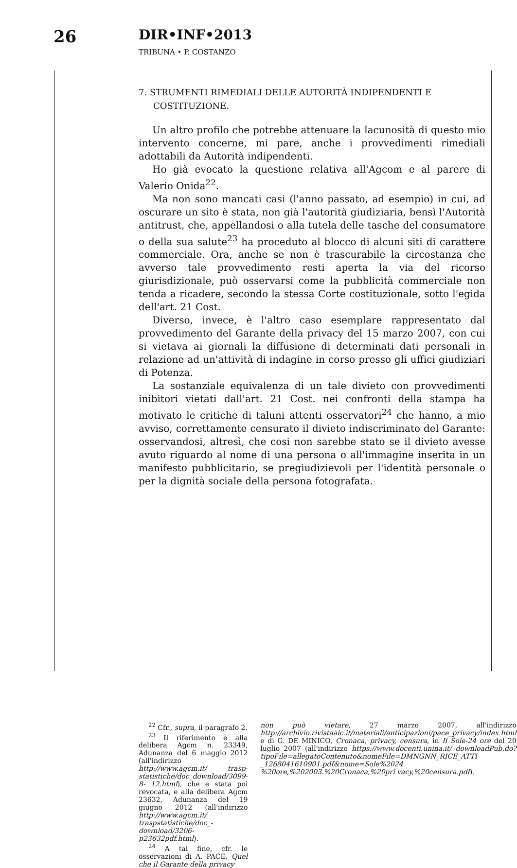26
DIR•INF•2013
TRIBUNA • P. COSTANZO
7. STRUMENTI RIMEDIALI DELLE AUTORITÀ INDIPENDENTI E COSTITUZIONE.
Un altro profilo che potrebbe attenuare la lacunosità di questo mio intervento concerne, mi pare, anche i provvedimenti rimediali adottabili da Autorità indipendenti.
Ho già evocato la questione relativa all'Agcom e al parere di Valerio Onida<sup>22</sup>.
Ma non sono mancati casi (l'anno passato, ad esempio) in cui, ad oscurare un sito è stata, non già l'autorità giudiziaria, bensì l'Autorità antitrust, che, appellandosi o alla tutela delle tasche del consumatore o della sua salute<sup>23</sup> ha proceduto al blocco di alcuni siti di carattere commerciale. Ora, anche se non è trascurabile la circostanza che avverso tale provvedimento resti aperta la via del ricorso giurisdizionale, può osservarsi come la pubblicità commerciale non tenda a ricadere, secondo la stessa Corte costituzionale, sotto l'egida dell'art. 21 Cost.
Diverso, invece, è l'altro caso esemplare rappresentato dal provvedimento del Garante della privacy del 15 marzo 2007, con cui si vietava ai giornali la diffusione di determinati dati personali in relazione ad un'attività di indagine in corso presso gli uffici giudiziari di Potenza.
La sostanziale equivalenza di un tale divieto con provvedimenti inibitori vietati dall'art. 21 Cost. nei confronti della stampa ha motivato le critiche di taluni attenti osservatori<sup>24</sup> che hanno, a mio avviso, correttamente censurato il divieto indiscriminato del Garante: osservandosi, altresì, che cosi non sarebbe stato se il divieto avesse avuto riguardo al nome di una persona o all'immagine inserita in un manifesto pubblicitario, se pregiudizievoli per l'identità personale o per la dignità sociale della persona fotografata.
<sup>22</sup> Cfr., supra, il paragrafo 2.
<sup>23</sup> Il riferimento è alla delibera Agcm n. 23349, Adunanza del 6 maggio 2012 (all'indirizzo http://www.agcm.it/ trasp-statistiche/doc_download/3099-8- 12.html), che e stata poi revocata, e alla delibera Agcm 23632, Adunanza del 19 giugno 2012 (all'indirizzo http://www.agcm.it/ traspstatistiche/doc_-download/3206-p23632pdf.html).
<sup>24</sup> A tal fine, cfr. le osservazioni di A. PACE, Quel che il Garante della privacy
non può vietare, 27 marzo 2007, all'indirizzo http://archivio.rivistaaic.it/materiali/anticipazioni/pace_privacy/index.html e di G. DE MINICO, Cronaca, privacy, censura, in Il Sole-24 ore del 20 luglio 2007 (all'indirizzo https://www.docenti.unina.it/ downloadPub.do?tipoFile=allegatoContenuto&nomeFile=DMNGNN_RICE_ATTI _1268041610901.pdf&nome=Sole%2024 %20ore,%202003.%20Cronaca,%20pri vacy,%20censura.pdf).